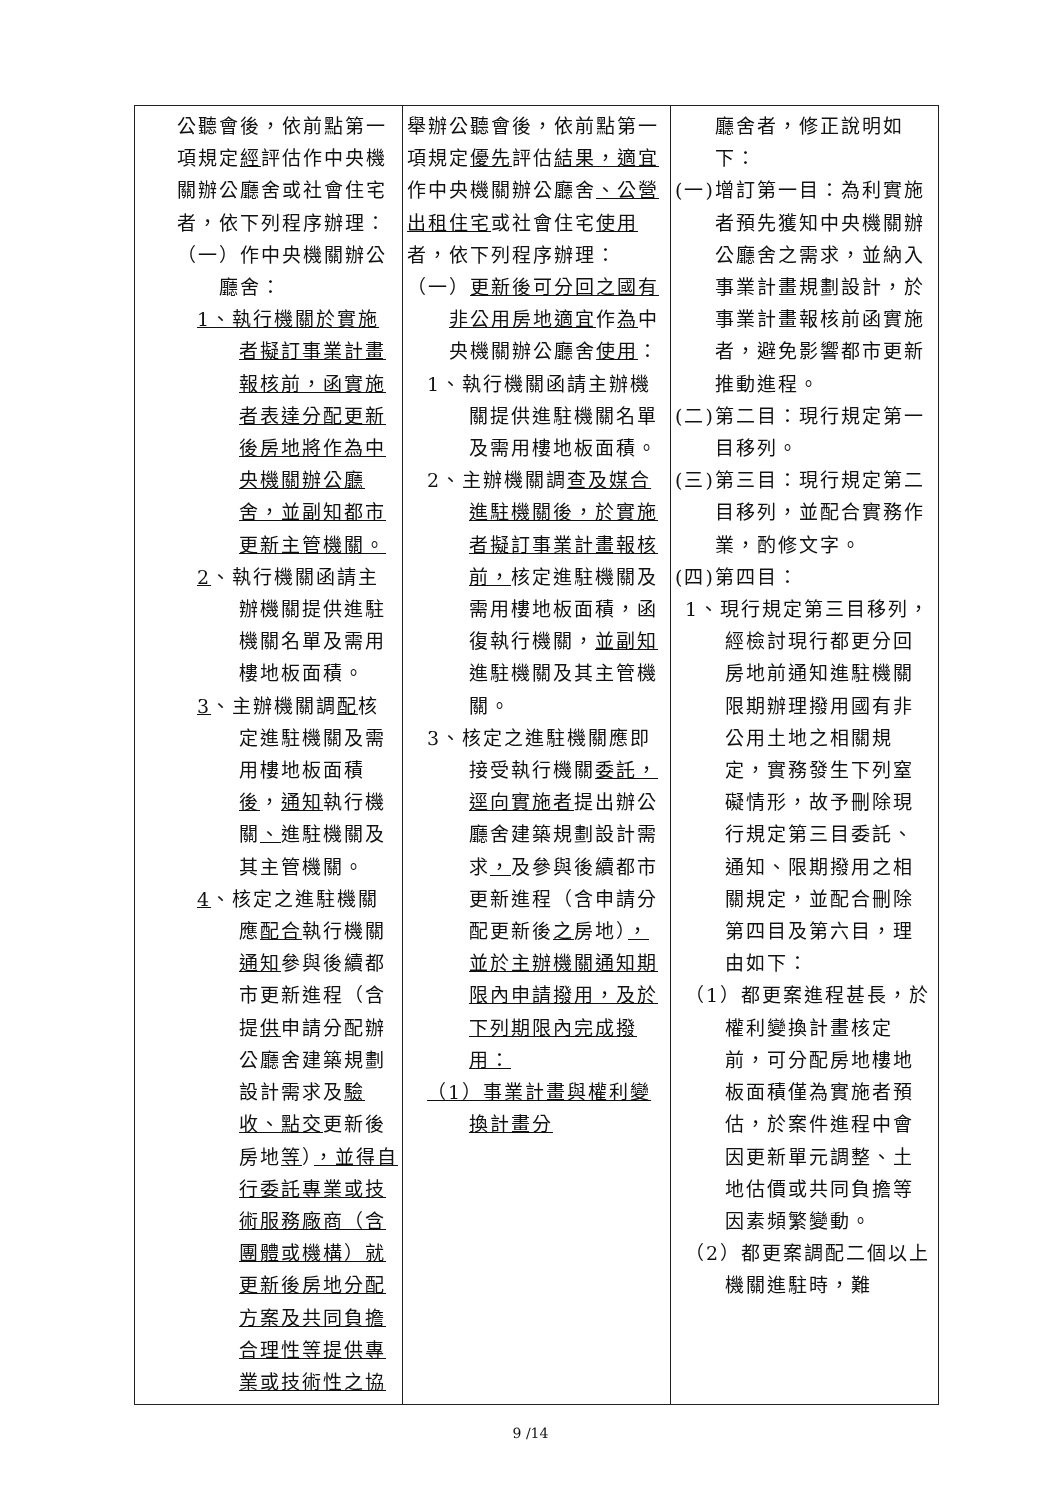| 公聽會後，依前點第一項規定 經 評估作中央機關辦公廳舍或社會住宅者，依下列程序辦理： （一）作中央機關辦公廳舍： 1、執行機關於實施者擬訂事業計畫報核前，函實施者表達分配更新後房地將作為中央機關辦公廳舍，並副知都市更新主管機關。 2 、執行機關函請主辦機關提供進駐機關名單及需用樓地板面積。 3 、主辦機關調 配 核定進駐機關及需用樓地板面積 後 ， 通知 執行機關 、 進駐機關及其主管機關。 4 、核定之進駐機關應 配合 執行機關 通知 參與後續都市更新進程（含提 供 申請分配辦公廳舍建築規劃設計需求及 驗收、點交 更新後房地 等 ） ，並得自行委託專業或技術服務廠商（含團體或機構）就更新後房地分配方案及共同負擔合理性等提供專業或技術性之協 | 舉辦公聽會後，依前點第一項規定 優先 評估 結果，適宜 作中央機關辦公廳舍 、公營出租住宅 或社會住宅 使用 者，依下列程序辦理： （一） 更新後可分回之國有非公用房地適宜 作 為 中央機關辦公廳舍 使用 ： 1、執行機關函請主辦機關提供進駐機關名單及需用樓地板面積。 2、主辦機關調 查及媒合進駐機關後，於實施者擬訂事業計畫報核前， 核定進駐機關及需用樓地板面積，函復執行機關， 並副知 進駐機關及其主管機關。 3、核定之進駐機關應即接受執行機關 委託，逕向實施者 提出辦公廳舍建築規劃設計需求 ， 及參與後續都市更新進程（含申請分配更新後 之 房地） ，並於主辦機關通知期限內申請撥用，及於下列期限內完成撥用： （1）事業計畫與權利變換計畫分 | 廳舍者，修正說明如下： (一)增訂第一目：為利實施者預先獲知中央機關辦公廳舍之需求，並納入事業計畫規劃設計，於事業計畫報核前函實施者，避免影響都市更新推動進程。 (二)第二目：現行規定第一目移列。 (三)第三目：現行規定第二目移列，並配合實務作業，酌修文字。 (四)第四目： 1、現行規定第三目移列，經檢討現行都更分回房地前通知進駐機關限期辦理撥用國有非公用土地之相關規定，實務發生下列窒礙情形，故予刪除現行規定第三目委託、通知、限期撥用之相關規定，並配合刪除第四目及第六目，理由如下： （1）都更案進程甚長，於權利變換計畫核定前，可分配房地樓地板面積僅為實施者預估，於案件進程中會因更新單元調整、土地估價或共同負擔等因素頻繁變動。 （2）都更案調配二個以上機關進駐時，難 |
9 /14